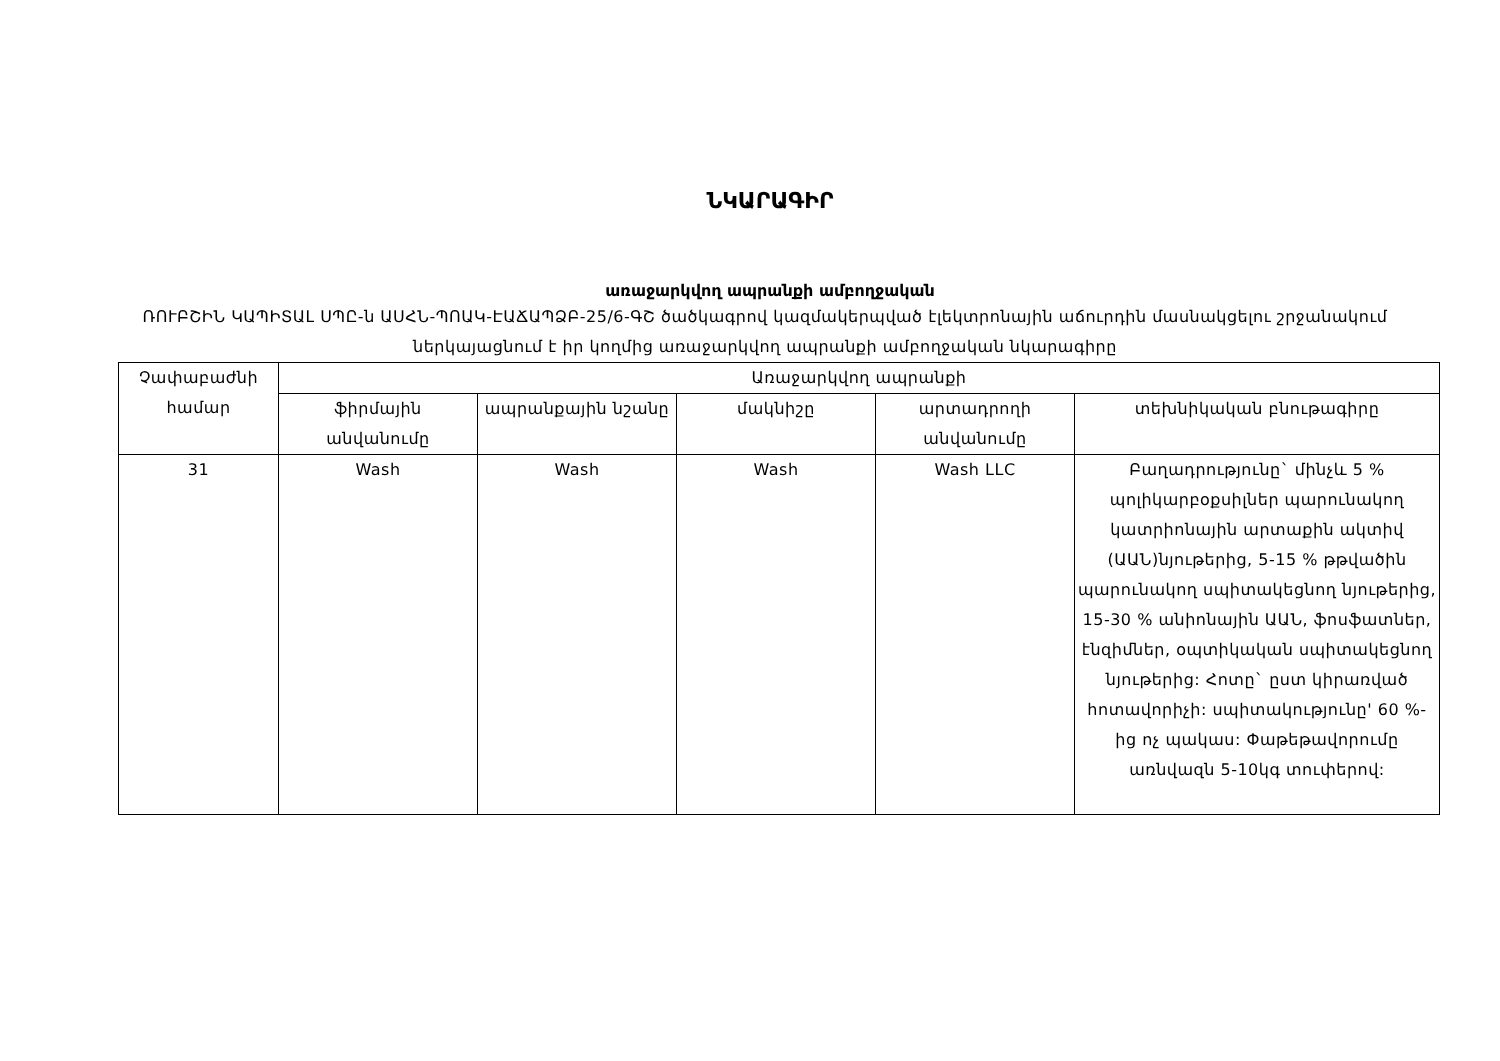ՆԿԱՐԱԳԻՐ
առաջարկվող ապրանքի ամբողջական
ՌՈՒԲՇԻՆ ԿԱՊԻՏԱԼ ՍՊԸ-ն ԱՍՀՆ-ՊՈԱԿ-ԷԱՃԱՊՁԲ-25/6-ԳՇ ծածկագրով կազմակերպված էլեկտրոնային աճուրդին մասնակցելու շրջանակում ներկայացնում է իր կողմից առաջարկվող ապրանքի ամբողջական նկարագիրը
| Չափաբաժնի համար | Առաջարկվող ապրանքի | | | | |
| --- | --- | --- | --- | --- | --- |
| | ֆիրմային անվանումը | ապրանքային նշանը | մակնիշը | արտադրողի անվանումը | տեխնիկական բնութագիրը |
| 31 | Wash | Wash | Wash | Wash LLC | Բաղադրությունը` մինչև 5 % պոլիկարբօքսիլներ պարունակող կատրիոնային արտաքին ակտիվ (ԱԱՆ)նյութերից, 5-15 % թթվածին պարունակող սպիտակեցնող նյութերից, 15-30 % անիոնային ԱԱՆ, ֆոսֆատներ, էնզիմներ, օպտիկական սպիտակեցնող նյութերից: Հոտը` ըստ կիրառված հոտավորիչի: սպիտակությունը' 60 %-ից ոչ պակաս: Փաթեթավորումը առնվազն 5-10կգ տուփերով: |